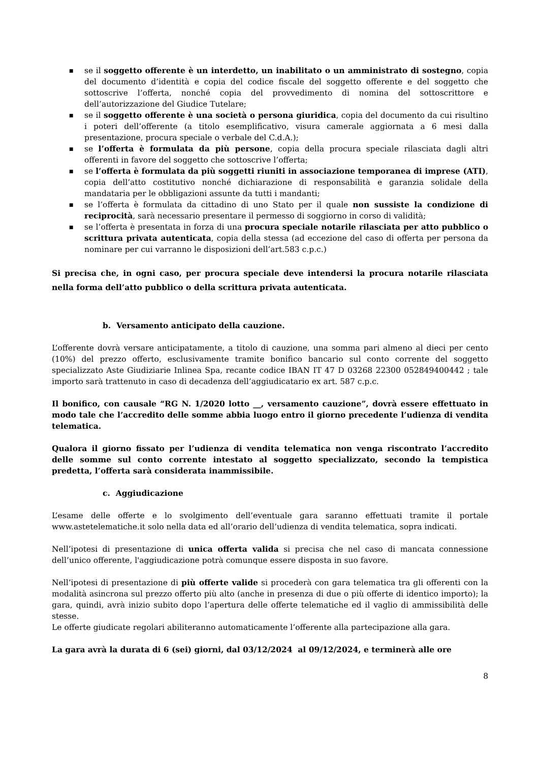■ se il soggetto offerente è un interdetto, un inabilitato o un amministrato di sostegno, copia del documento d’identità e copia del codice fiscale del soggetto offerente e del soggetto che sottoscrive l’offerta, nonché copia del provvedimento di nomina del sottoscrittore e dell’autorizzazione del Giudice Tutelare;
■ se il soggetto offerente è una società o persona giuridica, copia del documento da cui risultino i poteri dell’offerente (a titolo esemplificativo, visura camerale aggiornata a 6 mesi dalla presentazione, procura speciale o verbale del C.d.A.);
■ se l’offerta è formulata da più persone, copia della procura speciale rilasciata dagli altri offerenti in favore del soggetto che sottoscrive l’offerta;
■ se l’offerta è formulata da più soggetti riuniti in associazione temporanea di imprese (ATI), copia dell’atto costitutivo nonché dichiarazione di responsabilità e garanzia solidale della mandataria per le obbligazioni assunte da tutti i mandanti;
■ se l’offerta è formulata da cittadino di uno Stato per il quale non sussiste la condizione di reciprocità, sarà necessario presentare il permesso di soggiorno in corso di validità;
■ se l’offerta è presentata in forza di una procura speciale notarile rilasciata per atto pubblico o scrittura privata autenticata, copia della stessa (ad eccezione del caso di offerta per persona da nominare per cui varranno le disposizioni dell’art.583 c.p.c.)
Si precisa che, in ogni caso, per procura speciale deve intendersi la procura notarile rilasciata nella forma dell’atto pubblico o della scrittura privata autenticata.
b. Versamento anticipato della cauzione.
L’offerente dovrà versare anticipatamente, a titolo di cauzione, una somma pari almeno al dieci per cento (10%) del prezzo offerto, esclusivamente tramite bonifico bancario sul conto corrente del soggetto specializzato Aste Giudiziarie Inlinea Spa, recante codice IBAN IT 47 D 03268 22300 052849400442 ; tale importo sarà trattenuto in caso di decadenza dell’aggiudicatario ex art. 587 c.p.c.
Il bonifico, con causale “RG N. 1/2020 lotto __, versamento cauzione”, dovrà essere effettuato in modo tale che l’accredito delle somme abbia luogo entro il giorno precedente l’udienza di vendita telematica.
Qualora il giorno fissato per l’udienza di vendita telematica non venga riscontrato l’accredito delle somme sul conto corrente intestato al soggetto specializzato, secondo la tempistica predetta, l’offerta sarà considerata inammissibile.
c. Aggiudicazione
L’esame delle offerte e lo svolgimento dell’eventuale gara saranno effettuati tramite il portale www.astetelematiche.it solo nella data ed all’orario dell’udienza di vendita telematica, sopra indicati.
Nell’ipotesi di presentazione di unica offerta valida si precisa che nel caso di mancata connessione dell’unico offerente, l'aggiudicazione potrà comunque essere disposta in suo favore.
Nell’ipotesi di presentazione di più offerte valide si procederà con gara telematica tra gli offerenti con la modalità asincrona sul prezzo offerto più alto (anche in presenza di due o più offerte di identico importo); la gara, quindi, avrà inizio subito dopo l’apertura delle offerte telematiche ed il vaglio di ammissibilità delle stesse.
Le offerte giudicate regolari abiliteranno automaticamente l’offerente alla partecipazione alla gara.
La gara avrà la durata di 6 (sei) giorni, dal 03/12/2024 al 09/12/2024, e terminerà alle ore
8